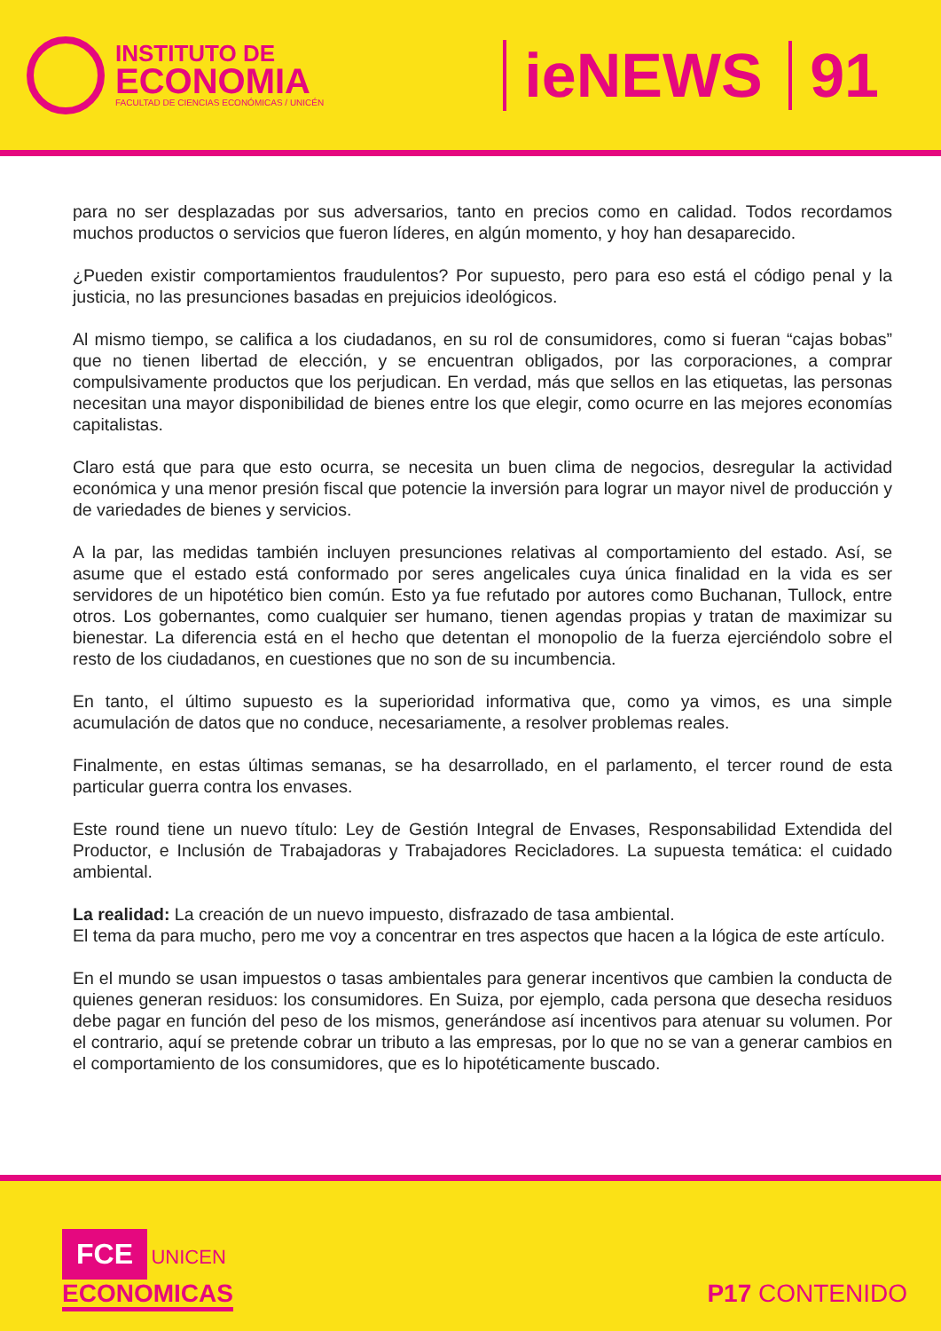INSTITUTO DE
ECONOMIA
FACULTAD DE CIENCIAS ECONÓMICAS / UNICÉN
ieNEWS 91
para no ser desplazadas por sus adversarios, tanto en precios como en calidad. Todos recordamos muchos productos o servicios que fueron líderes, en algún momento, y hoy han desaparecido.
¿Pueden existir comportamientos fraudulentos? Por supuesto, pero para eso está el código penal y la justicia, no las presunciones basadas en prejuicios ideológicos.
Al mismo tiempo, se califica a los ciudadanos, en su rol de consumidores, como si fueran “cajas bobas” que no tienen libertad de elección, y se encuentran obligados, por las corporaciones, a comprar compulsivamente productos que los perjudican. En verdad, más que sellos en las etiquetas, las personas necesitan una mayor disponibilidad de bienes entre los que elegir, como ocurre en las mejores economías capitalistas.
Claro está que para que esto ocurra, se necesita un buen clima de negocios, desregular la actividad económica y una menor presión fiscal que potencie la inversión para lograr un mayor nivel de producción y de variedades de bienes y servicios.
A la par, las medidas también incluyen presunciones relativas al comportamiento del estado. Así, se asume que el estado está conformado por seres angelicales cuya única finalidad en la vida es ser servidores de un hipotético bien común. Esto ya fue refutado por autores como Buchanan, Tullock, entre otros. Los gobernantes, como cualquier ser humano, tienen agendas propias y tratan de maximizar su bienestar. La diferencia está en el hecho que detentan el monopolio de la fuerza ejerciéndolo sobre el resto de los ciudadanos, en cuestiones que no son de su incumbencia.
En tanto, el último supuesto es la superioridad informativa que, como ya vimos, es una simple acumulación de datos que no conduce, necesariamente, a resolver problemas reales.
Finalmente, en estas últimas semanas, se ha desarrollado, en el parlamento, el tercer round de esta particular guerra contra los envases.
Este round tiene un nuevo título: Ley de Gestión Integral de Envases, Responsabilidad Extendida del Productor, e Inclusión de Trabajadoras y Trabajadores Recicladores. La supuesta temática: el cuidado ambiental.
La realidad: La creación de un nuevo impuesto, disfrazado de tasa ambiental.
El tema da para mucho, pero me voy a concentrar en tres aspectos que hacen a la lógica de este artículo.
En el mundo se usan impuestos o tasas ambientales para generar incentivos que cambien la conducta de quienes generan residuos: los consumidores. En Suiza, por ejemplo, cada persona que desecha residuos debe pagar en función del peso de los mismos, generándose así incentivos para atenuar su volumen. Por el contrario, aquí se pretende cobrar un tributo a las empresas, por lo que no se van a generar cambios en el comportamiento de los consumidores, que es lo hipotéticamente buscado.
FCE UNICEN
ECONOMICAS
P17 CONTENIDO